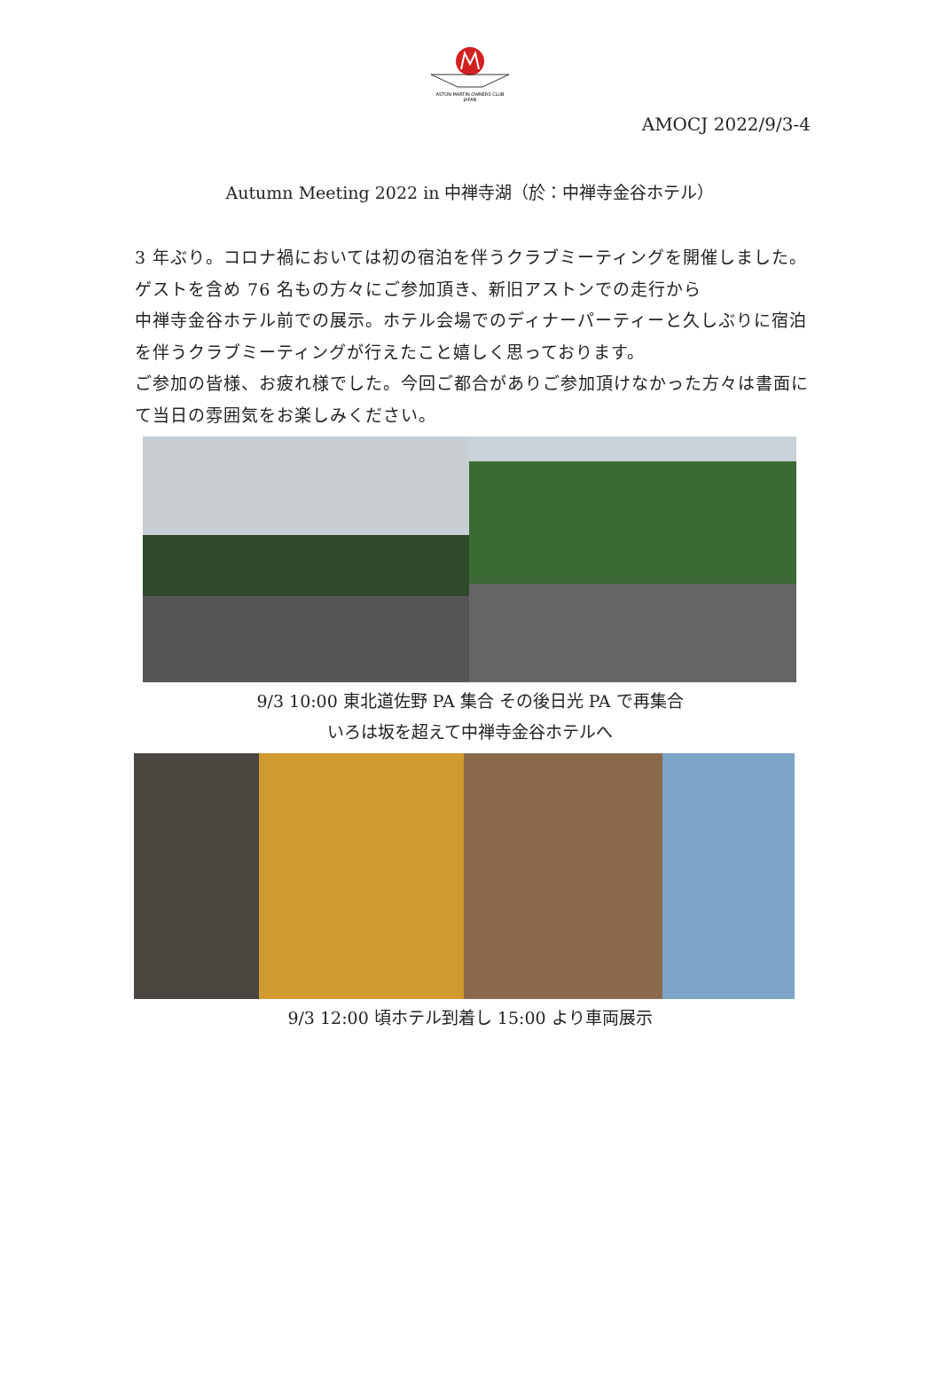ASTON MARTIN OWNERS CLUB
JAPAN
AMOCJ 2022/9/3-4
Autumn Meeting 2022 in 中禅寺湖（於：中禅寺金谷ホテル）
3 年ぶり。コロナ禍においては初の宿泊を伴うクラブミーティングを開催しました。ゲストを含め 76 名もの方々にご参加頂き、新旧アストンでの走行から
中禅寺金谷ホテル前での展示。ホテル会場でのディナーパーティーと久しぶりに宿泊を伴うクラブミーティングが行えたこと嬉しく思っております。
ご参加の皆様、お疲れ様でした。今回ご都合がありご参加頂けなかった方々は書面にて当日の雰囲気をお楽しみください。
9/3 10:00 東北道佐野 PA 集合 その後日光 PA で再集合
いろは坂を超えて中禅寺金谷ホテルへ
9/3 12:00 頃ホテル到着し 15:00 より車両展示